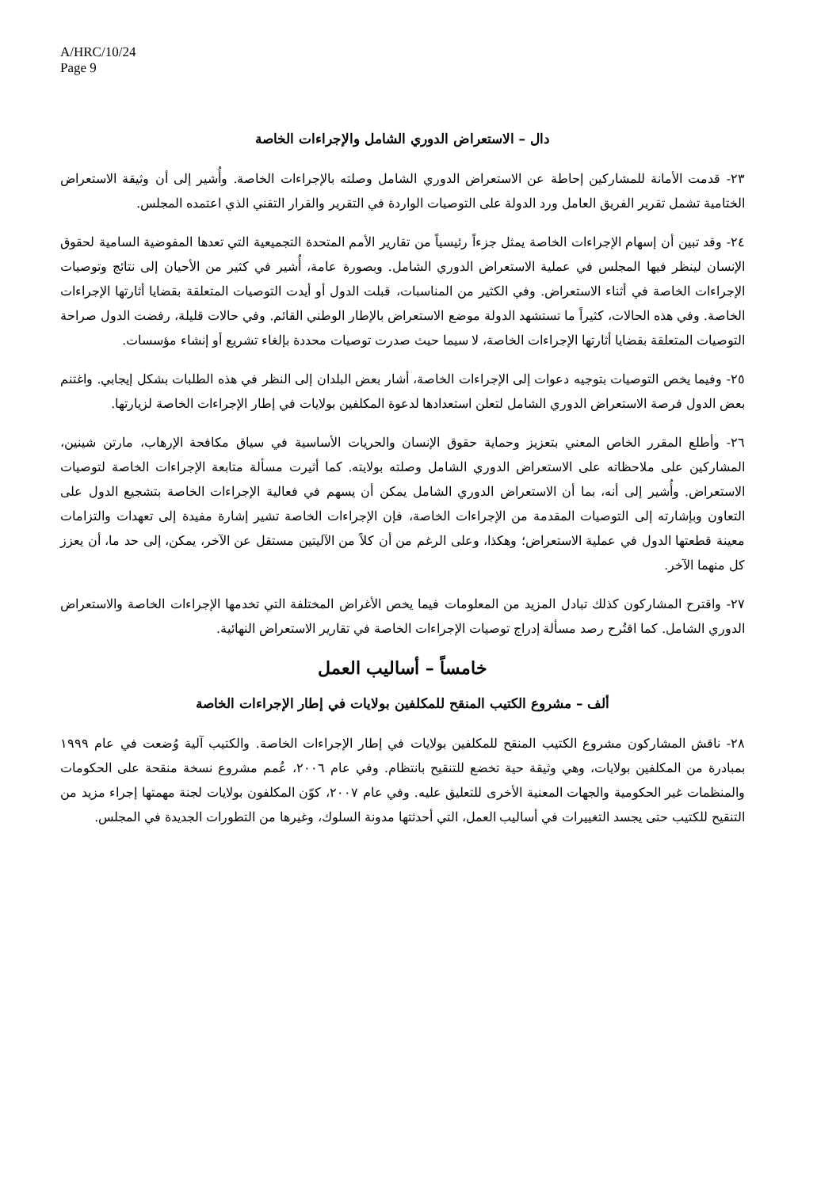A/HRC/10/24
Page 9
دال – الاستعراض الدوري الشامل والإجراءات الخاصة
٢٣- قدمت الأمانة للمشاركين إحاطة عن الاستعراض الدوري الشامل وصلته بالإجراءات الخاصة. وأُشير إلى أن وثيقة الاستعراض الختامية تشمل تقرير الفريق العامل ورد الدولة على التوصيات الواردة في التقرير والقرار التقني الذي اعتمده المجلس.
٢٤- وقد تبين أن إسهام الإجراءات الخاصة يمثل جزءاً رئيسياً من تقارير الأمم المتحدة التجميعية التي تعدها المفوضية السامية لحقوق الإنسان لينظر فيها المجلس في عملية الاستعراض الدوري الشامل. وبصورة عامة، أُشير في كثير من الأحيان إلى نتائج وتوصيات الإجراءات الخاصة في أثناء الاستعراض. وفي الكثير من المناسبات، قبلت الدول أو أيدت التوصيات المتعلقة بقضايا أثارتها الإجراءات الخاصة. وفي هذه الحالات، كثيراً ما تستشهد الدولة موضع الاستعراض بالإطار الوطني القائم. وفي حالات قليلة، رفضت الدول صراحة التوصيات المتعلقة بقضايا أثارتها الإجراءات الخاصة، لا سيما حيث صدرت توصيات محددة بإلغاء تشريع أو إنشاء مؤسسات.
٢٥- وفيما يخص التوصيات بتوجيه دعوات إلى الإجراءات الخاصة، أشار بعض البلدان إلى النظر في هذه الطلبات بشكل إيجابي. واغتنم بعض الدول فرصة الاستعراض الدوري الشامل لتعلن استعدادها لدعوة المكلفين بولايات في إطار الإجراءات الخاصة لزيارتها.
٢٦- وأطلع المقرر الخاص المعني بتعزيز وحماية حقوق الإنسان والحريات الأساسية في سياق مكافحة الإرهاب، مارتن شينين، المشاركين على ملاحظاته على الاستعراض الدوري الشامل وصلته بولايته. كما أثيرت مسألة متابعة الإجراءات الخاصة لتوصيات الاستعراض. وأُشير إلى أنه، بما أن الاستعراض الدوري الشامل يمكن أن يسهم في فعالية الإجراءات الخاصة بتشجيع الدول على التعاون وبإشارته إلى التوصيات المقدمة من الإجراءات الخاصة، فإن الإجراءات الخاصة تشير إشارة مفيدة إلى تعهدات والتزامات معينة قطعتها الدول في عملية الاستعراض؛ وهكذا، وعلى الرغم من أن كلاً من الآليتين مستقل عن الآخر، يمكن، إلى حد ما، أن يعزز كل منهما الآخر.
٢٧- واقترح المشاركون كذلك تبادل المزيد من المعلومات فيما يخص الأغراض المختلفة التي تخدمها الإجراءات الخاصة والاستعراض الدوري الشامل. كما اقتُرح رصد مسألة إدراج توصيات الإجراءات الخاصة في تقارير الاستعراض النهائية.
خامساً – أساليب العمل
ألف – مشروع الكتيب المنقح للمكلفين بولايات في إطار الإجراءات الخاصة
٢٨- ناقش المشاركون مشروع الكتيب المنقح للمكلفين بولايات في إطار الإجراءات الخاصة. والكتيب آلية وُضعت في عام ١٩٩٩ بمبادرة من المكلفين بولايات، وهي وثيقة حية تخضع للتنقيح بانتظام. وفي عام ٢٠٠٦، عُمم مشروع نسخة منقحة على الحكومات والمنظمات غير الحكومية والجهات المعنية الأخرى للتعليق عليه. وفي عام ٢٠٠٧، كوّن المكلفون بولايات لجنة مهمتها إجراء مزيد من التنقيح للكتيب حتى يجسد التغييرات في أساليب العمل، التي أحدثتها مدونة السلوك، وغيرها من التطورات الجديدة في المجلس.